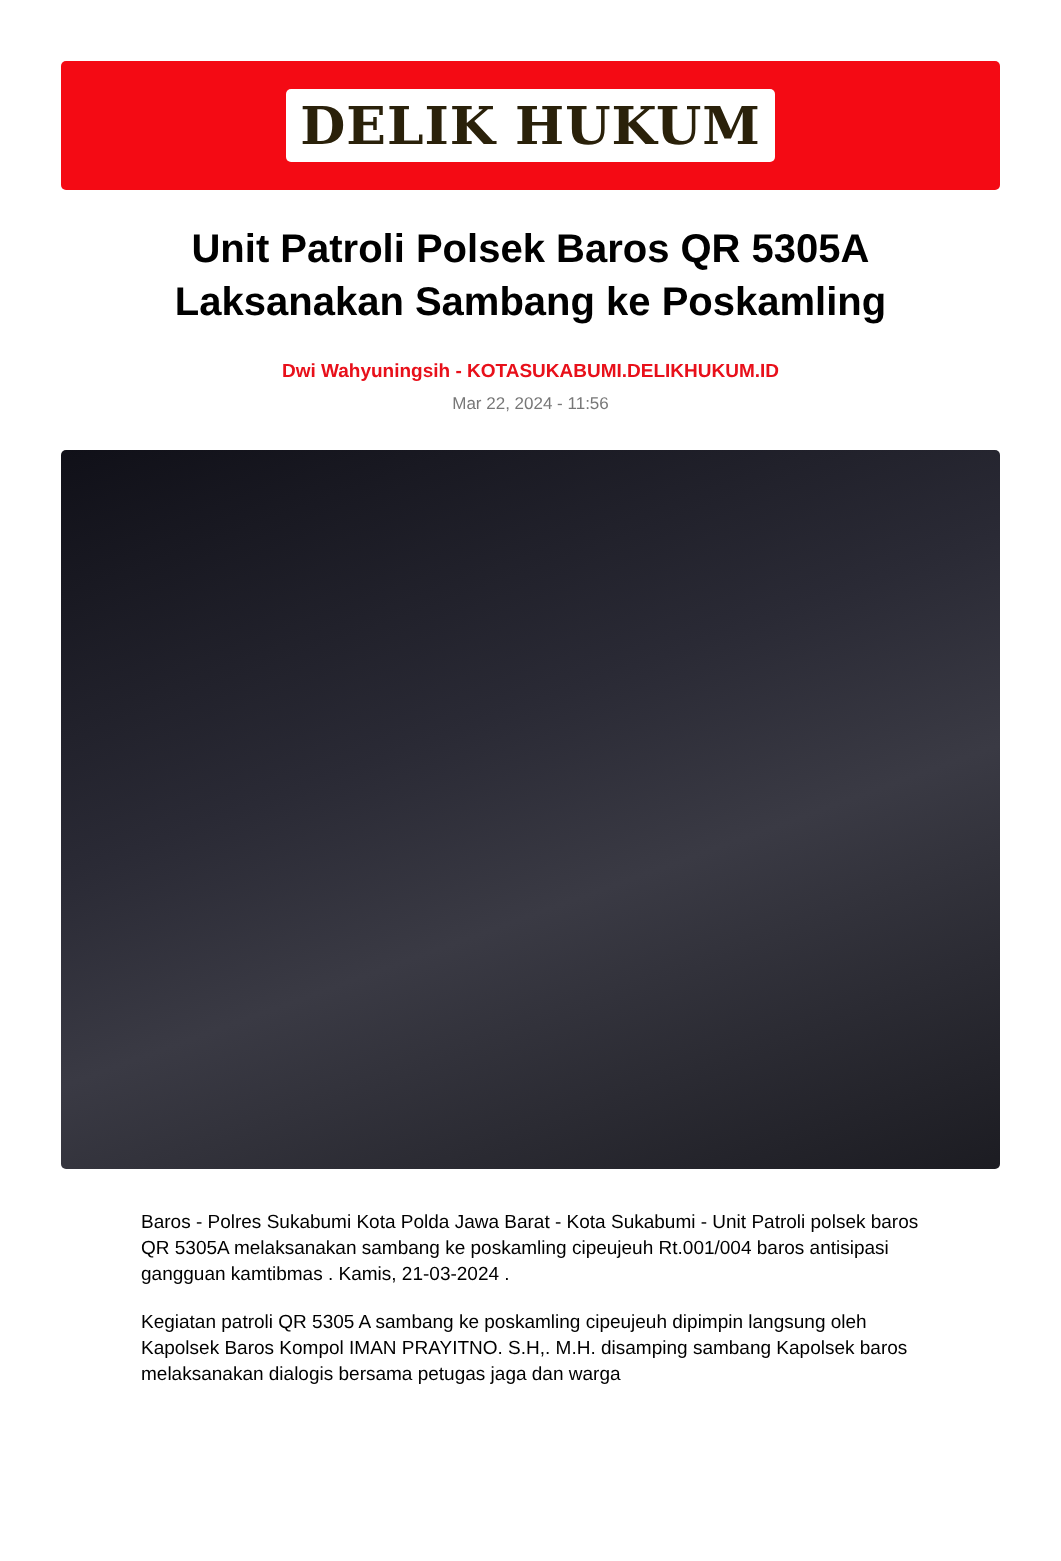DELIK HUKUM
Unit Patroli Polsek Baros QR 5305A Laksanakan Sambang ke Poskamling
Dwi Wahyuningsih - KOTASUKABUMI.DELIKHUKUM.ID
Mar 22, 2024 - 11:56
Baros - Polres Sukabumi Kota Polda Jawa Barat - Kota Sukabumi - Unit Patroli polsek baros QR 5305A melaksanakan sambang ke poskamling cipeujeuh Rt.001/004 baros antisipasi gangguan kamtibmas . Kamis, 21-03-2024 .
Kegiatan patroli QR 5305 A sambang ke poskamling cipeujeuh dipimpin langsung oleh Kapolsek Baros Kompol IMAN PRAYITNO. S.H,. M.H. disamping sambang Kapolsek baros melaksanakan dialogis bersama petugas jaga dan warga